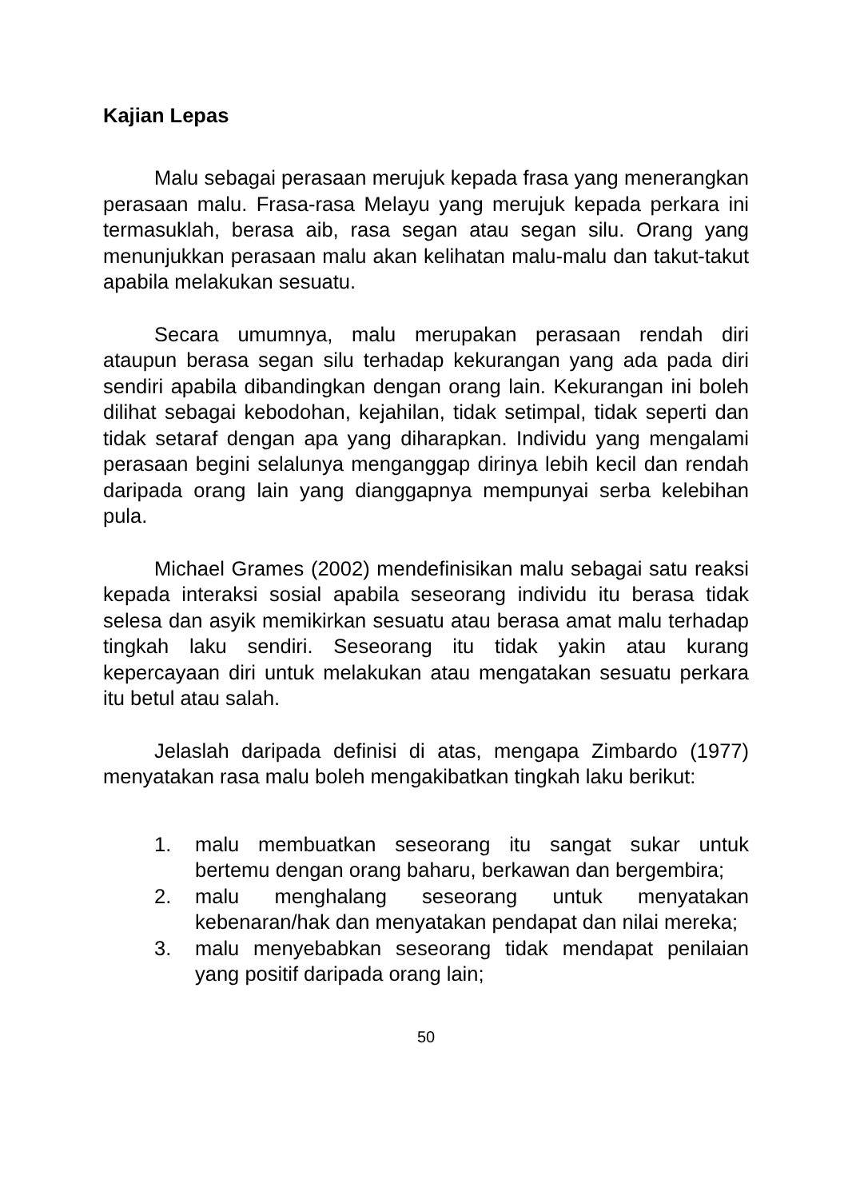Kajian Lepas
Malu sebagai perasaan merujuk kepada frasa yang menerangkan perasaan malu. Frasa-rasa Melayu yang merujuk kepada perkara ini termasuklah, berasa aib, rasa segan atau segan silu. Orang yang menunjukkan perasaan malu akan kelihatan malu-malu dan takut-takut apabila melakukan sesuatu.
Secara umumnya, malu merupakan perasaan rendah diri ataupun berasa segan silu terhadap kekurangan yang ada pada diri sendiri apabila dibandingkan dengan orang lain. Kekurangan ini boleh dilihat sebagai kebodohan, kejahilan, tidak setimpal, tidak seperti dan tidak setaraf dengan apa yang diharapkan. Individu yang mengalami perasaan begini selalunya menganggap dirinya lebih kecil dan rendah daripada orang lain yang dianggapnya mempunyai serba kelebihan pula.
Michael Grames (2002) mendefinisikan malu sebagai satu reaksi kepada interaksi sosial apabila seseorang individu itu berasa tidak selesa dan asyik memikirkan sesuatu atau berasa amat malu terhadap tingkah laku sendiri. Seseorang itu tidak yakin atau kurang kepercayaan diri untuk melakukan atau mengatakan sesuatu perkara itu betul atau salah.
Jelaslah daripada definisi di atas, mengapa Zimbardo (1977) menyatakan rasa malu boleh mengakibatkan tingkah laku berikut:
1. malu membuatkan seseorang itu sangat sukar untuk bertemu dengan orang baharu, berkawan dan bergembira;
2. malu menghalang seseorang untuk menyatakan kebenaran/hak dan menyatakan pendapat dan nilai mereka;
3. malu menyebabkan seseorang tidak mendapat penilaian yang positif daripada orang lain;
50